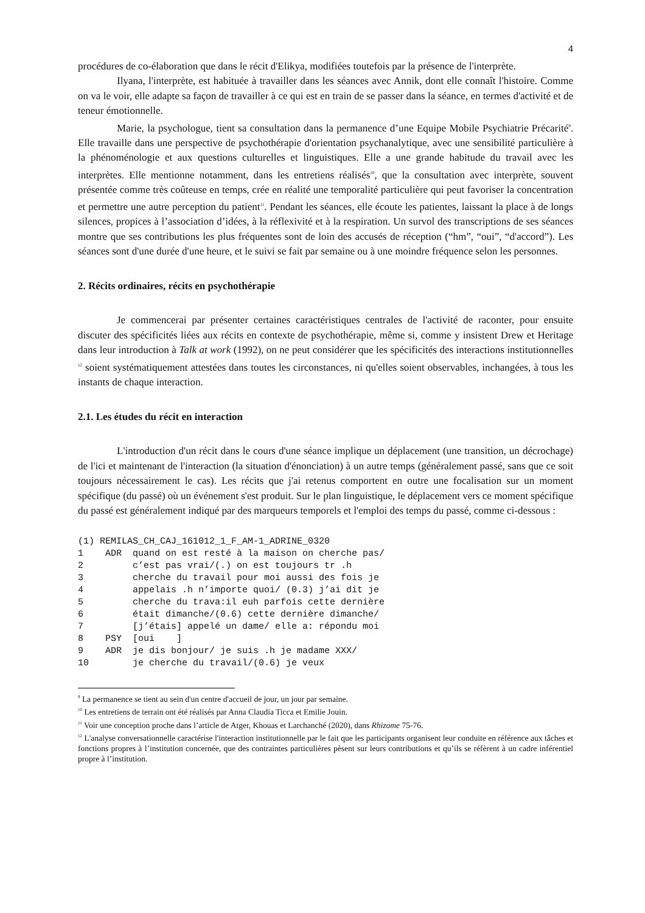4
procédures de co-élaboration que dans le récit d'Elikya, modifiées toutefois par la présence de l'interprète.
Ilyana, l'interprète, est habituée à travailler dans les séances avec Annik, dont elle connaît l'histoire. Comme on va le voir, elle adapte sa façon de travailler à ce qui est en train de se passer dans la séance, en termes d'activité et de teneur émotionnelle.
Marie, la psychologue, tient sa consultation dans la permanence d’une Equipe Mobile Psychiatrie Précarité<sup>9</sup>. Elle travaille dans une perspective de psychothérapie d'orientation psychanalytique, avec une sensibilité particulière à la phénoménologie et aux questions culturelles et linguistiques. Elle a une grande habitude du travail avec les interprètes. Elle mentionne notamment, dans les entretiens réalisés<sup>10</sup>, que la consultation avec interprète, souvent présentée comme très coûteuse en temps, crée en réalité une temporalité particulière qui peut favoriser la concentration et permettre une autre perception du patient<sup>11</sup>. Pendant les séances, elle écoute les patientes, laissant la place à de longs silences, propices à l’association d’idées, à la réflexivité et à la respiration. Un survol des transcriptions de ses séances montre que ses contributions les plus fréquentes sont de loin des accusés de réception (“hm”, “oui”, “d'accord”). Les séances sont d'une durée d'une heure, et le suivi se fait par semaine ou à une moindre fréquence selon les personnes.
2. Récits ordinaires, récits en psychothérapie
Je commencerai par présenter certaines caractéristiques centrales de l'activité de raconter, pour ensuite discuter des spécificités liées aux récits en contexte de psychothérapie, même si, comme y insistent Drew et Heritage dans leur introduction à Talk at work (1992), on ne peut considérer que les spécificités des interactions institutionnelles <sup>12</sup> soient systématiquement attestées dans toutes les circonstances, ni qu'elles soient observables, inchangées, à tous les instants de chaque interaction.
2.1. Les études du récit en interaction
L'introduction d'un récit dans le cours d'une séance implique un déplacement (une transition, un décrochage) de l'ici et maintenant de l'interaction (la situation d'énonciation) à un autre temps (généralement passé, sans que ce soit toujours nécessairement le cas). Les récits que j'ai retenus comportent en outre une focalisation sur un moment spécifique (du passé) où un événement s'est produit. Sur le plan linguistique, le déplacement vers ce moment spécifique du passé est généralement indiqué par des marqueurs temporels et l'emploi des temps du passé, comme ci-dessous :
(1) REMILAS_CH_CAJ_161012_1_F_AM-1_ADRINE_0320
1    ADR  quand on est resté à la maison on cherche pas/
2         c’est pas vrai/(.) on est toujours tr .h
3         cherche du travail pour moi aussi des fois je
4         appelais .h n’importe quoi/ (0.3) j’ai dit je
5         cherche du trava:il euh parfois cette dernière
6         était dimanche/(0.6) cette dernière dimanche/
7         [j’étais] appelé un dame/ elle a: répondu moi
8    PSY  [oui    ]
9    ADR  je dis bonjour/ je suis .h je madame XXX/
10        je cherche du travail/(0.6) je veux
<sup>9</sup> La permanence se tient au sein d'un centre d'accueil de jour, un jour par semaine.
<sup>10</sup> Les entretiens de terrain ont été réalisés par Anna Claudia Ticca et Emilie Jouin.
<sup>11</sup> Voir une conception proche dans l’article de Atger, Khouas et Larchanché (2020), dans Rhizome 75-76.
<sup>12</sup> L'analyse conversationnelle caractérise l'interaction institutionnelle par le fait que les participants organisent leur conduite en référence aux tâches et fonctions propres à l’institution concernée, que des contraintes particulières pèsent sur leurs contributions et qu’ils se réfèrent à un cadre inférentiel propre à l’institution.